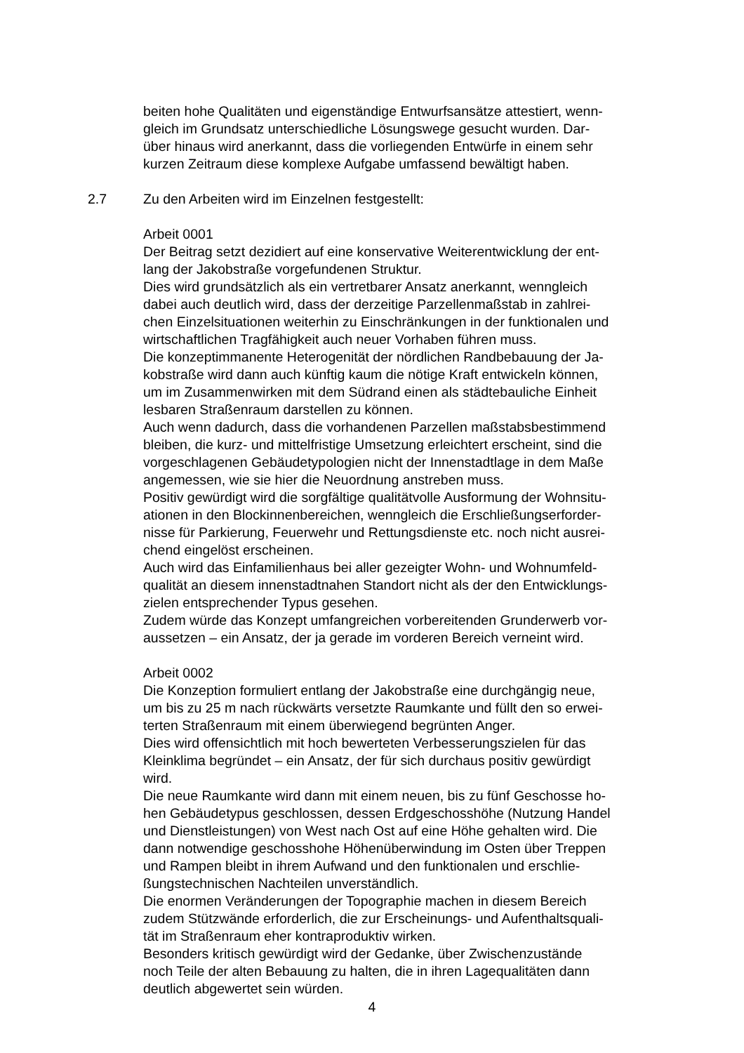beiten hohe Qualitäten und eigenständige Entwurfsansätze attestiert, wenn-
gleich im Grundsatz unterschiedliche Lösungswege gesucht wurden. Dar-
über hinaus wird anerkannt, dass die vorliegenden Entwürfe in einem sehr
kurzen Zeitraum diese komplexe Aufgabe umfassend bewältigt haben.
2.7 Zu den Arbeiten wird im Einzelnen festgestellt:
Arbeit 0001
Der Beitrag setzt dezidiert auf eine konservative Weiterentwicklung der ent-
lang der Jakobstraße vorgefundenen Struktur.
Dies wird grundsätzlich als ein vertretbarer Ansatz anerkannt, wenngleich
dabei auch deutlich wird, dass der derzeitige Parzellenmaßstab in zahlrei-
chen Einzelsituationen weiterhin zu Einschränkungen in der funktionalen und
wirtschaftlichen Tragfähigkeit auch neuer Vorhaben führen muss.
Die konzeptimmanente Heterogenität der nördlichen Randbebauung der Ja-
kobstraße wird dann auch künftig kaum die nötige Kraft entwickeln können,
um im Zusammenwirken mit dem Südrand einen als städtebauliche Einheit
lesbaren Straßenraum darstellen zu können.
Auch wenn dadurch, dass die vorhandenen Parzellen maßstabsbestimmend
bleiben, die kurz- und mittelfristige Umsetzung erleichtert erscheint, sind die
vorgeschlagenen Gebäudetypologien nicht der Innenstadtlage in dem Maße
angemessen, wie sie hier die Neuordnung anstreben muss.
Positiv gewürdigt wird die sorgfältige qualitätvolle Ausformung der Wohnsitu-
ationen in den Blockinnenbereichen, wenngleich die Erschließungserforder-
nisse für Parkierung, Feuerwehr und Rettungsdienste etc. noch nicht ausrei-
chend eingelöst erscheinen.
Auch wird das Einfamilienhaus bei aller gezeigter Wohn- und Wohnumfeld-
qualität an diesem innenstadtnahen Standort nicht als der den Entwicklungs-
zielen entsprechender Typus gesehen.
Zudem würde das Konzept umfangreichen vorbereitenden Grunderwerb vor-
aussetzen – ein Ansatz, der ja gerade im vorderen Bereich verneint wird.
Arbeit 0002
Die Konzeption formuliert entlang der Jakobstraße eine durchgängig neue,
um bis zu 25 m nach rückwärts versetzte Raumkante und füllt den so erwei-
terten Straßenraum mit einem überwiegend begrünten Anger.
Dies wird offensichtlich mit hoch bewerteten Verbesserungszielen für das
Kleinklima begründet – ein Ansatz, der für sich durchaus positiv gewürdigt
wird.
Die neue Raumkante wird dann mit einem neuen, bis zu fünf Geschosse ho-
hen Gebäudetypus geschlossen, dessen Erdgeschosshöhe (Nutzung Handel
und Dienstleistungen) von West nach Ost auf eine Höhe gehalten wird. Die
dann notwendige geschosshohe Höhenüberwindung im Osten über Treppen
und Rampen bleibt in ihrem Aufwand und den funktionalen und erschlie-
ßungstechnischen Nachteilen unverständlich.
Die enormen Veränderungen der Topographie machen in diesem Bereich
zudem Stützwände erforderlich, die zur Erscheinungs- und Aufenthaltsquali-
tät im Straßenraum eher kontraproduktiv wirken.
Besonders kritisch gewürdigt wird der Gedanke, über Zwischenzustände
noch Teile der alten Bebauung zu halten, die in ihren Lagequalitäten dann
deutlich abgewertet sein würden.
4